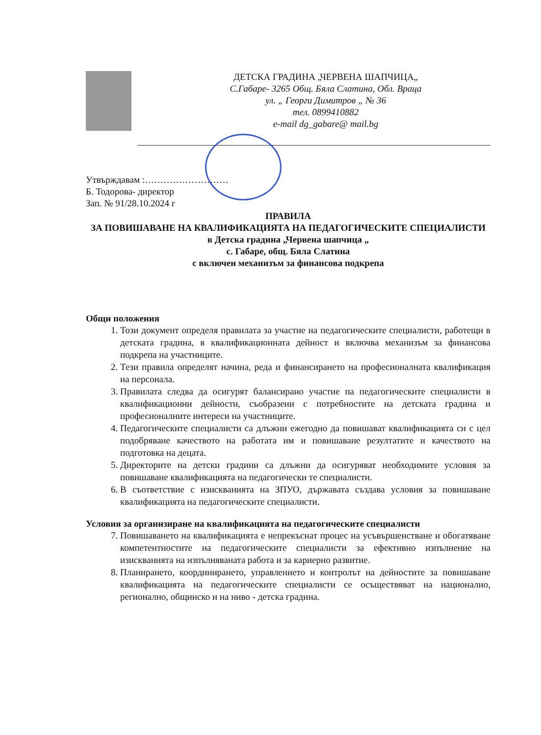ДЕТСКА ГРАДИНА „ЧЕРВЕНА ШАПЧИЦА„
С.Габаре- 3265 Общ. Бяла Слатина, Обл. Враца
ул. „ Георги Димитров „ № 36
тел. 0899410882
e-mail dg_gabare@ mail.bg
Утвърждавам :………………………
Б. Тодорова- директор
Зап. № 91/28.10.2024 г
ПРАВИЛА
ЗА ПОВИШАВАНЕ НА КВАЛИФИКАЦИЯТА НА ПЕДАГОГИЧЕСКИТЕ СПЕЦИАЛИСТИ
в Детска градина „Червена шапчица „
с. Габаре, общ. Бяла Слатина
с включен механизъм за финансова подкрепа
Общи положения
1. Този документ определя правилата за участие на педагогическите специалисти, работещи в детската градина, в квалификационната дейност и включва механизъм за финансова подкрепа на участниците.
2. Тези правила определят начина, реда и финансирането на професионалната квалификация на персонала.
3. Правилата следва да осигурят балансирано участие па педагогическите специалисти в квалификационни дейности, съобразени с потребностите на детската градина и професионалните интереси на участниците.
4. Педагогическите специалисти са длъжни ежегодно да повишават квалификацията си с цел подобряване качеството на работата им и повишаване резултатите и качеството на подготовка на децата.
5. Директорите на детски градини са длъжни да осигуряват необходимите условия за повишаване квалификацията на педагогически те специалисти.
6. В съответствие с изискванията на ЗПУО, държавата създава условия за повишаване квалификацията на педагогическите специалисти.
Условия за организиране на квалификацията на педагогическите специалисти
7. Повишаването на квалификацията е непрекъснат процес на усъвършенстване и обогатяване компетентностите на педагогическите специалисти за ефективно изпълнение на изискванията на изпълняваната работа и за кариерно развитие.
8. Планирането, координирането, управлението и контролът на дейностите за повишаване квалификацията на педагогическите специалисти се осъществяват на национално, регионално, общинско и на ниво - детска градина.